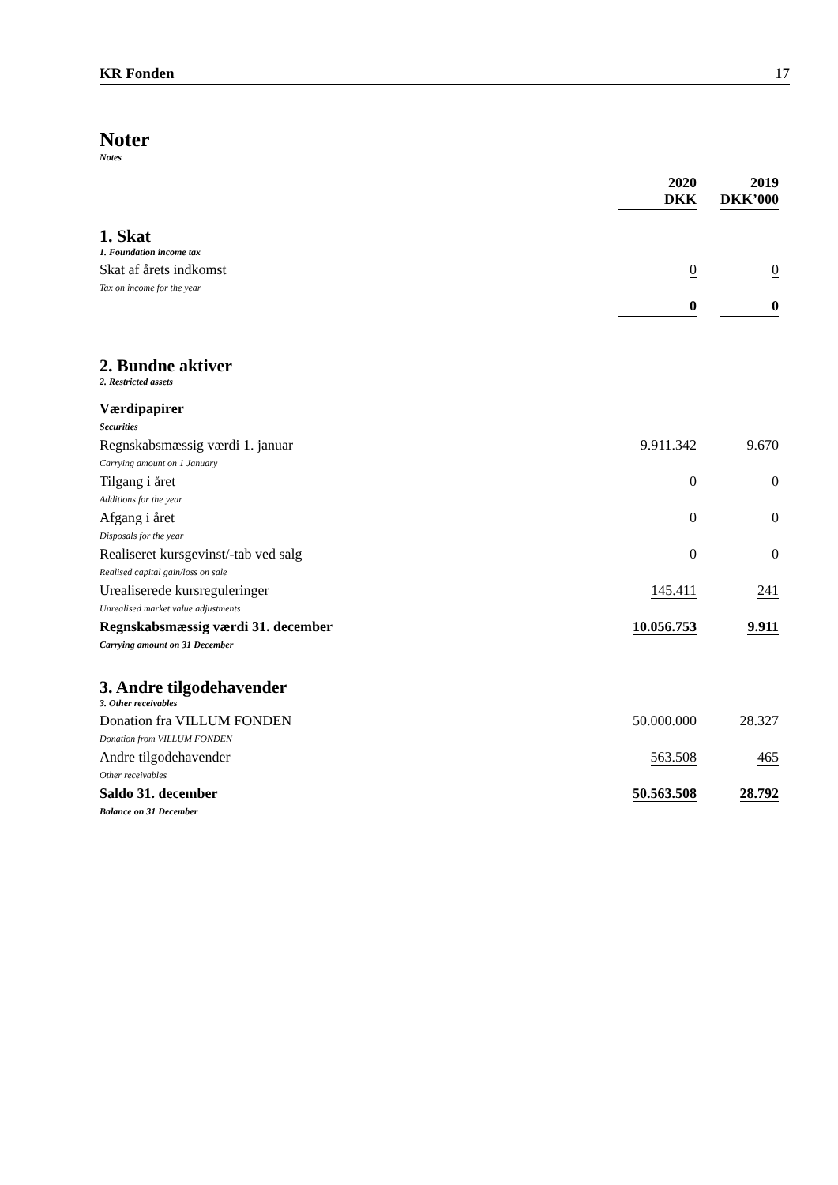KR Fonden 17
Noter
Notes
| | 2020 DKK | | 2019 DKK’000 |
| --- | --- | --- | --- |
| 1. Skat 1. Foundation income tax | | | |
| Skat af årets indkomst Tax on income for the year | 0 | | 0 |
| | 0 | | 0 |
| 2. Bundne aktiver 2. Restricted assets | | | |
| Værdipapirer Securities | | | |
| Regnskabsmæssig værdi 1. januar Carrying amount on 1 January | 9.911.342 | | 9.670 |
| Tilgang i året Additions for the year | 0 | | 0 |
| Afgang i året Disposals for the year | 0 | | 0 |
| Realiseret kursgevinst/-tab ved salg Realised capital gain/loss on sale | 0 | | 0 |
| Urealiserede kursreguleringer Unrealised market value adjustments | 145.411 | | 241 |
| Regnskabsmæssig værdi 31. december Carrying amount on 31 December | 10.056.753 | | 9.911 |
| 3. Andre tilgodehavender 3. Other receivables | | | |
| Donation fra VILLUM FONDEN Donation from VILLUM FONDEN | 50.000.000 | | 28.327 |
| Andre tilgodehavender Other receivables | 563.508 | | 465 |
| Saldo 31. december Balance on 31 December | 50.563.508 | | 28.792 |